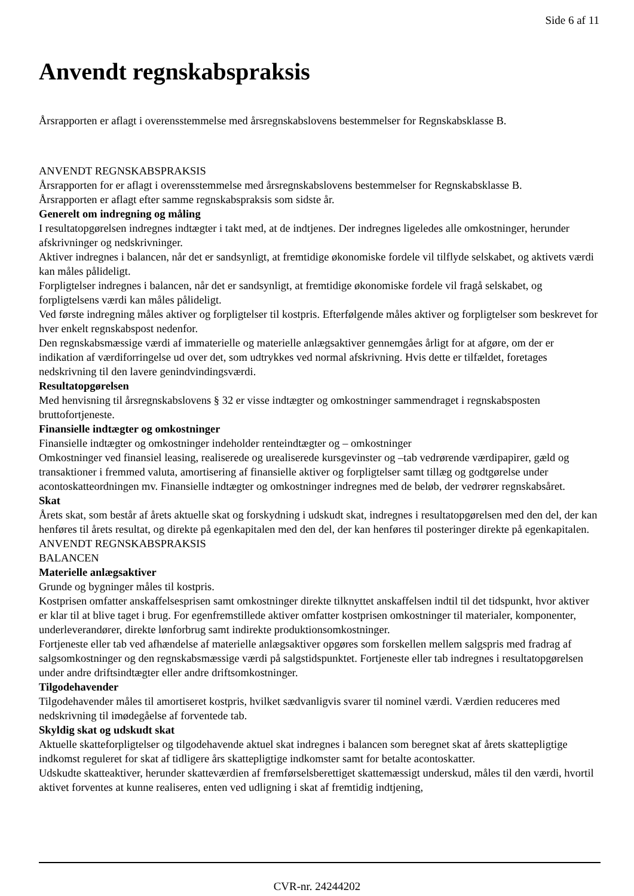Side 6 af 11
Anvendt regnskabspraksis
Årsrapporten er aflagt i overensstemmelse med årsregnskabslovens bestemmelser for Regnskabsklasse B.
ANVENDT REGNSKABSPRAKSIS
Årsrapporten for er aflagt i overensstemmelse med årsregnskabslovens bestemmelser for Regnskabsklasse B.
Årsrapporten er aflagt efter samme regnskabspraksis som sidste år.
Generelt om indregning og måling
I resultatopgørelsen indregnes indtægter i takt med, at de indtjenes. Der indregnes ligeledes alle omkostninger, herunder afskrivninger og nedskrivninger.
Aktiver indregnes i balancen, når det er sandsynligt, at fremtidige økonomiske fordele vil tilflyde selskabet, og aktivets værdi kan måles pålideligt.
Forpligtelser indregnes i balancen, når det er sandsynligt, at fremtidige økonomiske fordele vil fragå selskabet, og forpligtelsens værdi kan måles pålideligt.
Ved første indregning måles aktiver og forpligtelser til kostpris. Efterfølgende måles aktiver og forpligtelser som beskrevet for hver enkelt regnskabspost nedenfor.
Den regnskabsmæssige værdi af immaterielle og materielle anlægsaktiver gennemgåes årligt for at afgøre, om der er indikation af værdiforringelse ud over det, som udtrykkes ved normal afskrivning. Hvis dette er tilfældet, foretages nedskrivning til den lavere genindvindingsværdi.
Resultatopgørelsen
Med henvisning til årsregnskabslovens § 32 er visse indtægter og omkostninger sammendraget i regnskabsposten bruttofortjeneste.
Finansielle indtægter og omkostninger
Finansielle indtægter og omkostninger indeholder renteindtægter og – omkostninger
Omkostninger ved finansiel leasing, realiserede og urealiserede kursgevinster og –tab vedrørende værdipapirer, gæld og transaktioner i fremmed valuta, amortisering af finansielle aktiver og forpligtelser samt tillæg og godtgørelse under acontoskatteordningen mv. Finansielle indtægter og omkostninger indregnes med de beløb, der vedrører regnskabsåret.
Skat
Årets skat, som består af årets aktuelle skat og forskydning i udskudt skat, indregnes i resultatopgørelsen med den del, der kan henføres til årets resultat, og direkte på egenkapitalen med den del, der kan henføres til posteringer direkte på egenkapitalen.
ANVENDT REGNSKABSPRAKSIS
BALANCEN
Materielle anlægsaktiver
Grunde og bygninger måles til kostpris.
Kostprisen omfatter anskaffelsesprisen samt omkostninger direkte tilknyttet anskaffelsen indtil til det tidspunkt, hvor aktiver er klar til at blive taget i brug. For egenfremstillede aktiver omfatter kostprisen omkostninger til materialer, komponenter, underleverandører, direkte lønforbrug samt indirekte produktionsomkostninger.
Fortjeneste eller tab ved afhændelse af materielle anlægsaktiver opgøres som forskellen mellem salgspris med fradrag af salgsomkostninger og den regnskabsmæssige værdi på salgstidspunktet. Fortjeneste eller tab indregnes i resultatopgørelsen under andre driftsindtægter eller andre driftsomkostninger.
Tilgodehavender
Tilgodehavender måles til amortiseret kostpris, hvilket sædvanligvis svarer til nominel værdi. Værdien reduceres med nedskrivning til imødegåelse af forventede tab.
Skyldig skat og udskudt skat
Aktuelle skatteforpligtelser og tilgodehavende aktuel skat indregnes i balancen som beregnet skat af årets skattepligtige indkomst reguleret for skat af tidligere års skattepligtige indkomster samt for betalte acontoskatter.
Udskudte skatteaktiver, herunder skatteværdien af fremførselsberettiget skattemæssigt underskud, måles til den værdi, hvortil aktivet forventes at kunne realiseres, enten ved udligning i skat af fremtidig indtjening,
CVR-nr. 24244202